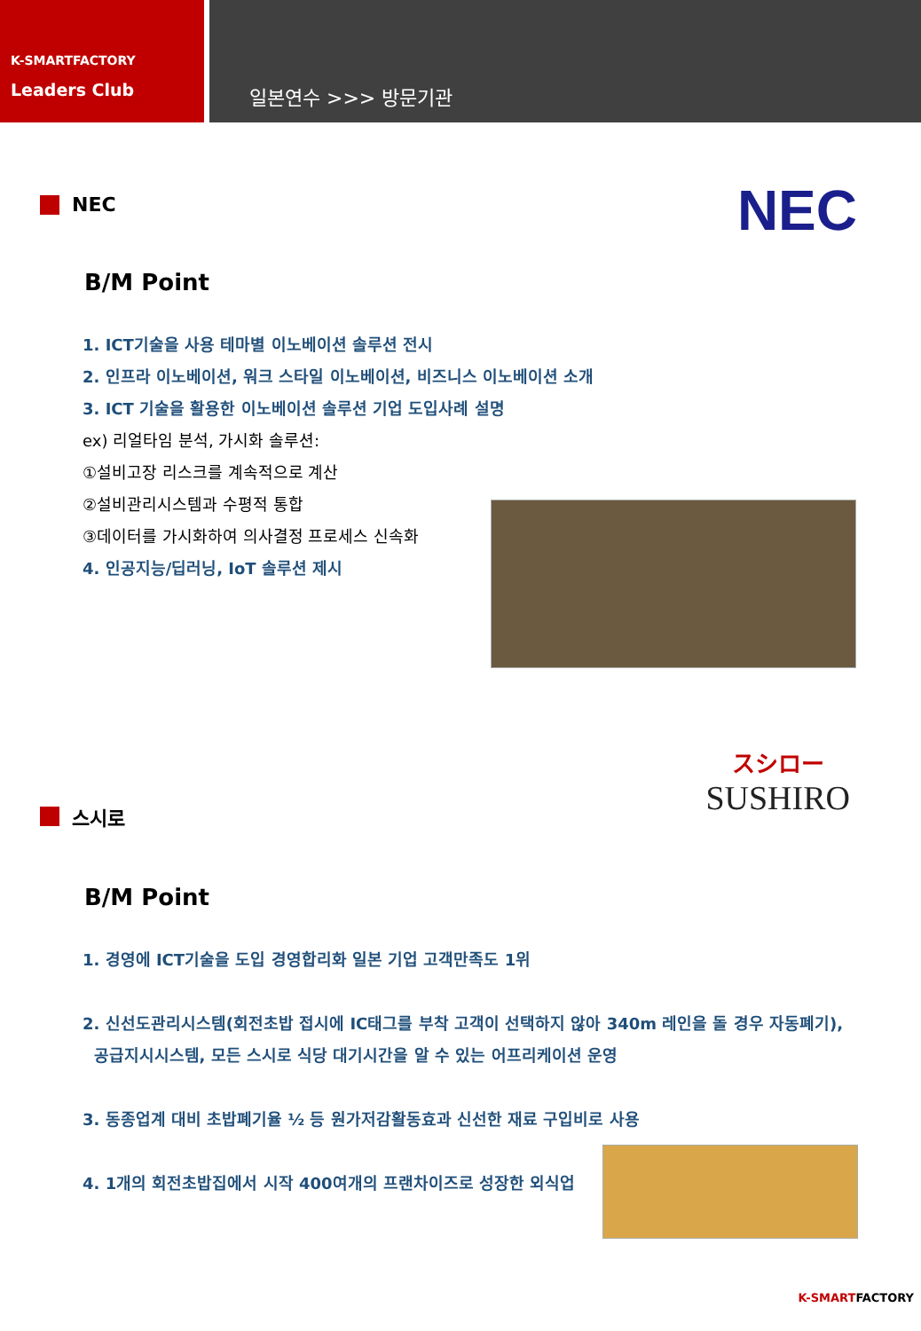K-SMARTFACTORY
Leaders Club
일본연수 >>> 방문기관
NEC
NEC
B/M Point
1. ICT기술을 사용 테마별 이노베이션 솔루션 전시
2. 인프라 이노베이션, 워크 스타일 이노베이션, 비즈니스 이노베이션 소개
3. ICT 기술을 활용한 이노베이션 솔루션 기업 도입사례 설명
ex) 리얼타임 분석, 가시화 솔루션:
①설비고장 리스크를 계속적으로 계산
②설비관리시스템과 수평적 통합
③데이터를 가시화하여 의사결정 프로세스 신속화
4. 인공지능/딥러닝, IoT 솔루션 제시
スシロー
SUSHIRO
스시로
B/M Point
1. 경영에 ICT기술을 도입 경영합리화 일본 기업 고객만족도 1위
2. 신선도관리시스템(회전초밥 접시에 IC태그를 부착 고객이 선택하지 않아 340m 레인을 돌 경우 자동폐기),
공급지시시스템, 모든 스시로 식당 대기시간을 알 수 있는 어프리케이션 운영
3. 동종업계 대비 초밥폐기율 ½ 등 원가저감활동효과 신선한 재료 구입비로 사용
4. 1개의 회전초밥집에서 시작 400여개의 프랜차이즈로 성장한 외식업
K-SMARTFACTORY